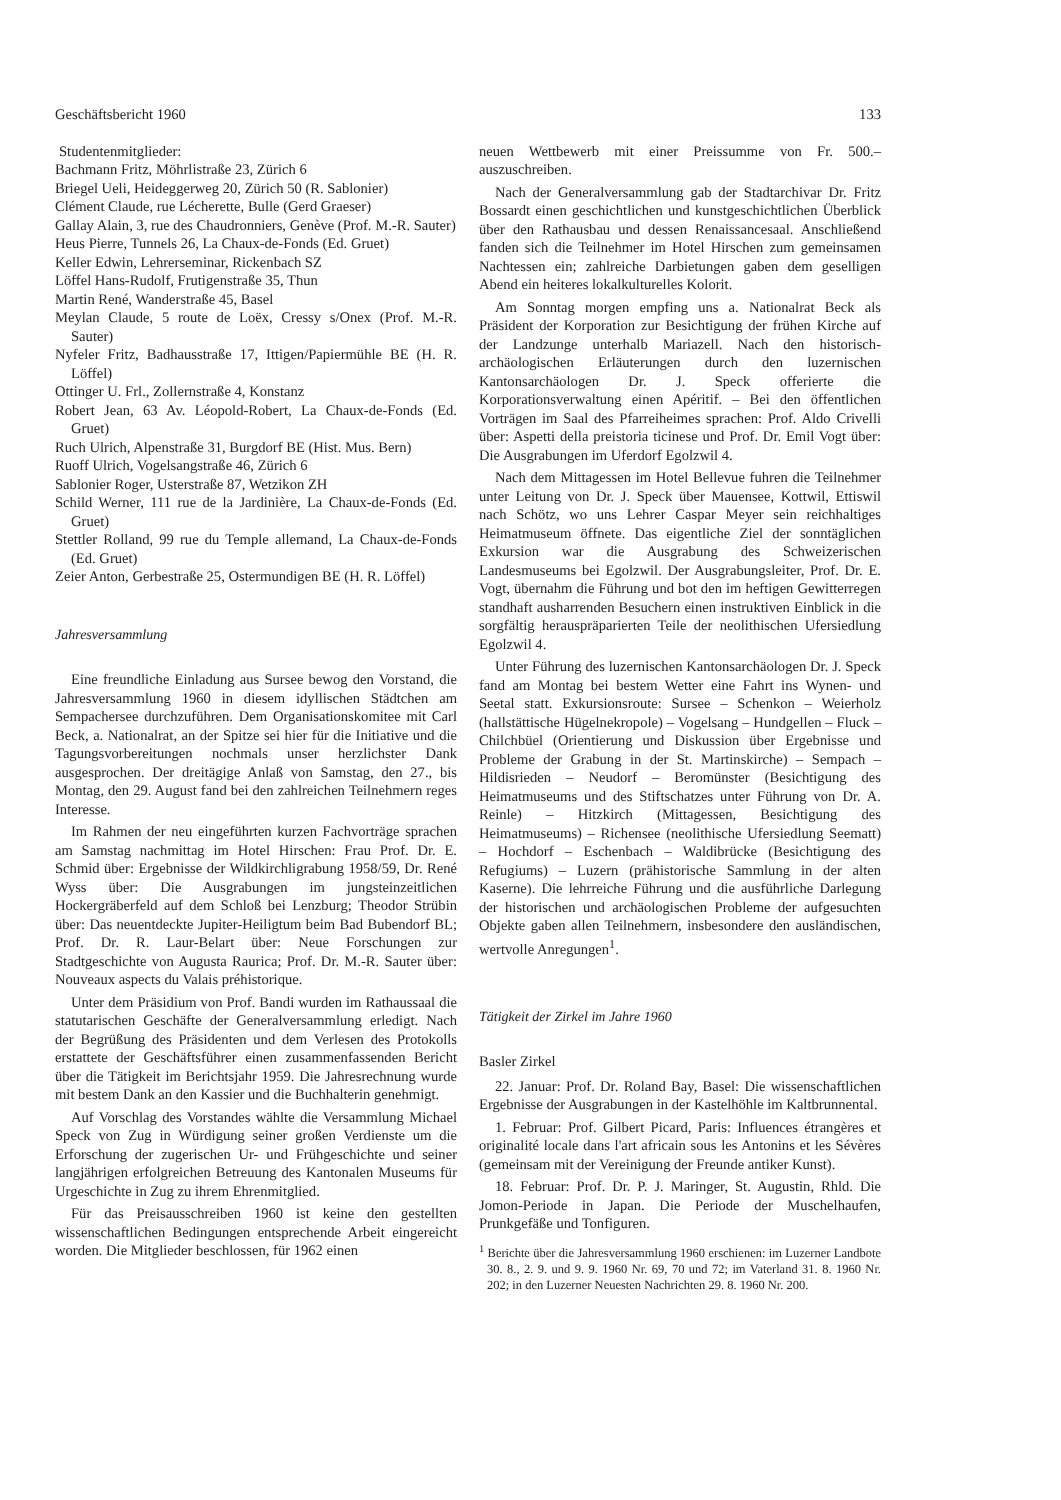Geschäftsbericht 1960 133
Studentenmitglieder:
Bachmann Fritz, Möhrlistraße 23, Zürich 6
Briegel Ueli, Heideggerweg 20, Zürich 50 (R. Sablonier)
Clément Claude, rue Lécherette, Bulle (Gerd Graeser)
Gallay Alain, 3, rue des Chaudronniers, Genève (Prof. M.-R. Sauter)
Heus Pierre, Tunnels 26, La Chaux-de-Fonds (Ed. Gruet)
Keller Edwin, Lehrerseminar, Rickenbach SZ
Löffel Hans-Rudolf, Frutigenstraße 35, Thun
Martin René, Wanderstraße 45, Basel
Meylan Claude, 5 route de Loëx, Cressy s/Onex (Prof. M.-R. Sauter)
Nyfeler Fritz, Badhausstraße 17, Ittigen/Papiermühle BE (H. R. Löffel)
Ottinger U. Frl., Zollernstraße 4, Konstanz
Robert Jean, 63 Av. Léopold-Robert, La Chaux-de-Fonds (Ed. Gruet)
Ruch Ulrich, Alpenstraße 31, Burgdorf BE (Hist. Mus. Bern)
Ruoff Ulrich, Vogelsangstraße 46, Zürich 6
Sablonier Roger, Usterstraße 87, Wetzikon ZH
Schild Werner, 111 rue de la Jardinière, La Chaux-de-Fonds (Ed. Gruet)
Stettler Rolland, 99 rue du Temple allemand, La Chaux-de-Fonds (Ed. Gruet)
Zeier Anton, Gerbestraße 25, Ostermundigen BE (H. R. Löffel)
Jahresversammlung
Eine freundliche Einladung aus Sursee bewog den Vorstand, die Jahresversammlung 1960 in diesem idyllischen Städtchen am Sempachersee durchzuführen. Dem Organisationskomitee mit Carl Beck, a. Nationalrat, an der Spitze sei hier für die Initiative und die Tagungsvorbereitungen nochmals unser herzlichster Dank ausgesprochen. Der dreitägige Anlaß von Samstag, den 27., bis Montag, den 29. August fand bei den zahlreichen Teilnehmern reges Interesse.
Im Rahmen der neu eingeführten kurzen Fachvorträge sprachen am Samstag nachmittag im Hotel Hirschen: Frau Prof. Dr. E. Schmid über: Ergebnisse der Wildkirchligrabung 1958/59, Dr. René Wyss über: Die Ausgrabungen im jungsteinzeitlichen Hockergräberfeld auf dem Schloß bei Lenzburg; Theodor Strübin über: Das neuentdeckte Jupiter-Heiligtum beim Bad Bubendorf BL; Prof. Dr. R. Laur-Belart über: Neue Forschungen zur Stadtgeschichte von Augusta Raurica; Prof. Dr. M.-R. Sauter über: Nouveaux aspects du Valais préhistorique.
Unter dem Präsidium von Prof. Bandi wurden im Rathaussaal die statutarischen Geschäfte der Generalversammlung erledigt. Nach der Begrüßung des Präsidenten und dem Verlesen des Protokolls erstattete der Geschäftsführer einen zusammenfassenden Bericht über die Tätigkeit im Berichtsjahr 1959. Die Jahresrechnung wurde mit bestem Dank an den Kassier und die Buchhalterin genehmigt.
Auf Vorschlag des Vorstandes wählte die Versammlung Michael Speck von Zug in Würdigung seiner großen Verdienste um die Erforschung der zugerischen Ur- und Frühgeschichte und seiner langjährigen erfolgreichen Betreuung des Kantonalen Museums für Urgeschichte in Zug zu ihrem Ehrenmitglied.
Für das Preisausschreiben 1960 ist keine den gestellten wissenschaftlichen Bedingungen entsprechende Arbeit eingereicht worden. Die Mitglieder beschlossen, für 1962 einen
neuen Wettbewerb mit einer Preissumme von Fr. 500.– auszuschreiben.
Nach der Generalversammlung gab der Stadtarchivar Dr. Fritz Bossardt einen geschichtlichen und kunstgeschichtlichen Überblick über den Rathausbau und dessen Renaissancesaal. Anschließend fanden sich die Teilnehmer im Hotel Hirschen zum gemeinsamen Nachtessen ein; zahlreiche Darbietungen gaben dem geselligen Abend ein heiteres lokalkulturelles Kolorit.
Am Sonntag morgen empfing uns a. Nationalrat Beck als Präsident der Korporation zur Besichtigung der frühen Kirche auf der Landzunge unterhalb Mariazell. Nach den historisch-archäologischen Erläuterungen durch den luzernischen Kantonsarchäologen Dr. J. Speck offerierte die Korporationsverwaltung einen Apéritif. – Bei den öffentlichen Vorträgen im Saal des Pfarreiheimes sprachen: Prof. Aldo Crivelli über: Aspetti della preistoria ticinese und Prof. Dr. Emil Vogt über: Die Ausgrabungen im Uferdorf Egolzwil 4.
Nach dem Mittagessen im Hotel Bellevue fuhren die Teilnehmer unter Leitung von Dr. J. Speck über Mauensee, Kottwil, Ettiswil nach Schötz, wo uns Lehrer Caspar Meyer sein reichhaltiges Heimatmuseum öffnete. Das eigentliche Ziel der sonntäglichen Exkursion war die Ausgrabung des Schweizerischen Landesmuseums bei Egolzwil. Der Ausgrabungsleiter, Prof. Dr. E. Vogt, übernahm die Führung und bot den im heftigen Gewitterregen standhaft ausharrenden Besuchern einen instruktiven Einblick in die sorgfältig herauspräparierten Teile der neolithischen Ufersiedlung Egolzwil 4.
Unter Führung des luzernischen Kantonsarchäologen Dr. J. Speck fand am Montag bei bestem Wetter eine Fahrt ins Wynen- und Seetal statt. Exkursionsroute: Sursee – Schenkon – Weierholz (hallstättische Hügelnekropole) – Vogelsang – Hundgellen – Fluck – Chilchbüel (Orientierung und Diskussion über Ergebnisse und Probleme der Grabung in der St. Martinskirche) – Sempach – Hildisrieden – Neudorf – Beromünster (Besichtigung des Heimatmuseums und des Stiftschatzes unter Führung von Dr. A. Reinle) – Hitzkirch (Mittagessen, Besichtigung des Heimatmuseums) – Richensee (neolithische Ufersiedlung Seematt) – Hochdorf – Eschenbach – Waldibrücke (Besichtigung des Refugiums) – Luzern (prähistorische Sammlung in der alten Kaserne). Die lehrreiche Führung und die ausführliche Darlegung der historischen und archäologischen Probleme der aufgesuchten Objekte gaben allen Teilnehmern, insbesondere den ausländischen, wertvolle Anregungen<sup>1</sup>.
Tätigkeit der Zirkel im Jahre 1960
Basler Zirkel
22. Januar: Prof. Dr. Roland Bay, Basel: Die wissenschaftlichen Ergebnisse der Ausgrabungen in der Kastelhöhle im Kaltbrunnental.
1. Februar: Prof. Gilbert Picard, Paris: Influences étrangères et originalité locale dans l'art africain sous les Antonins et les Sévères (gemeinsam mit der Vereinigung der Freunde antiker Kunst).
18. Februar: Prof. Dr. P. J. Maringer, St. Augustin, Rhld. Die Jomon-Periode in Japan. Die Periode der Muschelhaufen, Prunkgefäße und Tonfiguren.
<sup>1</sup> Berichte über die Jahresversammlung 1960 erschienen: im Luzerner Landbote 30. 8., 2. 9. und 9. 9. 1960 Nr. 69, 70 und 72; im Vaterland 31. 8. 1960 Nr. 202; in den Luzerner Neuesten Nachrichten 29. 8. 1960 Nr. 200.